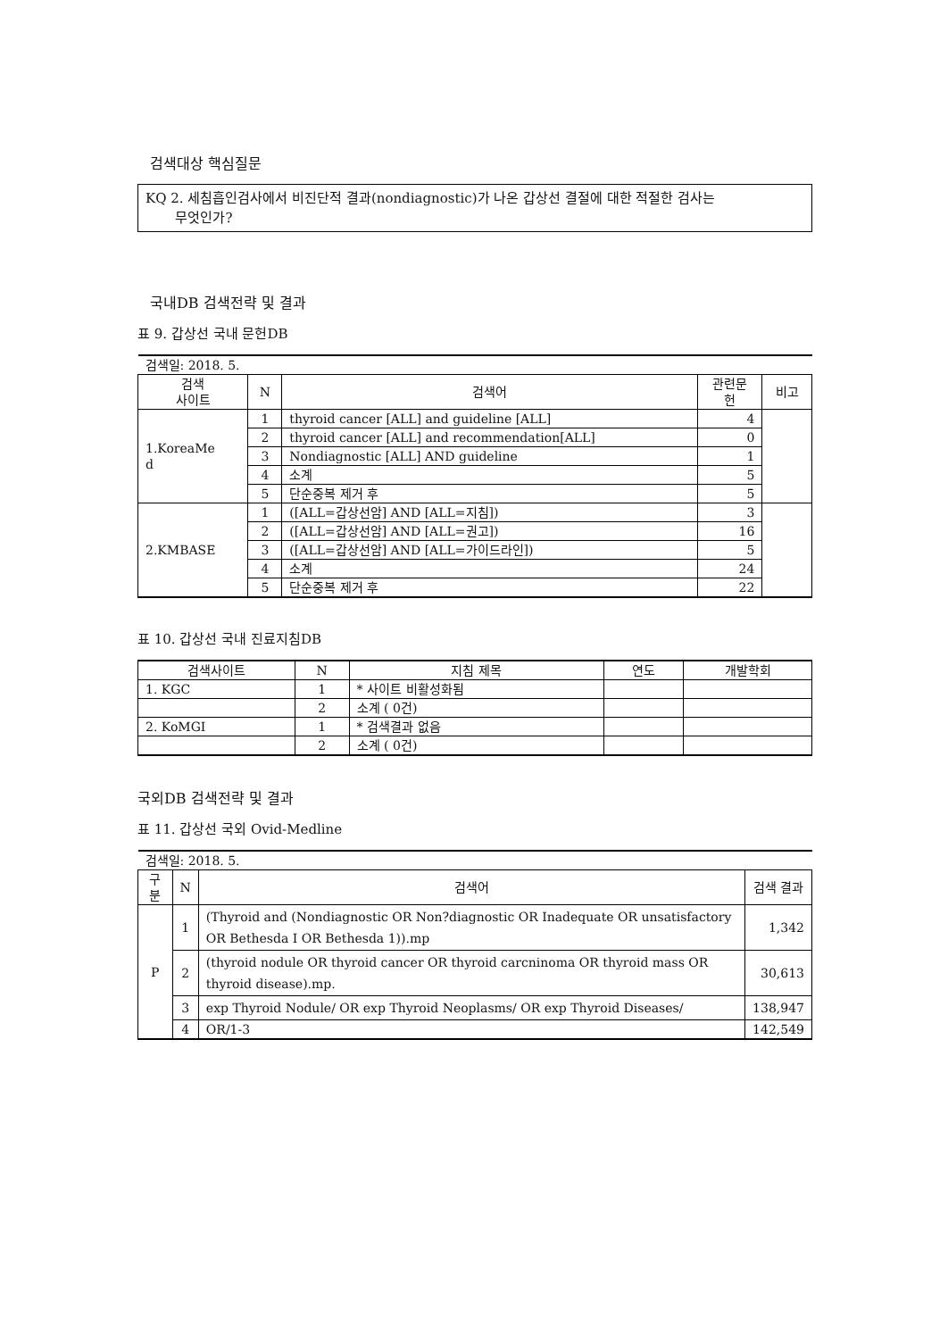검색대상 핵심질문
KQ 2. 세침흡인검사에서 비진단적 결과(nondiagnostic)가 나온 갑상선 결절에 대한 적절한 검사는
무엇인가?
국내DB 검색전략 및 결과
표 9. 갑상선 국내 문헌DB
| 검색일: 2018. 5. | | | | |
| 검색 사이트 | N | 검색어 | 관련문 헌 | 비고 |
| 1.KoreaMe d | 1 | thyroid cancer [ALL] and guideline [ALL] | 4 | |
| | 2 | thyroid cancer [ALL] and recommendation[ALL] | 0 | |
| | 3 | Nondiagnostic [ALL] AND guideline | 1 | |
| | 4 | 소계 | 5 | |
| | 5 | 단순중복 제거 후 | 5 | |
| 2.KMBASE | 1 | ([ALL=갑상선암] AND [ALL=지침]) | 3 | |
| | 2 | ([ALL=갑상선암] AND [ALL=권고]) | 16 | |
| | 3 | ([ALL=갑상선암] AND [ALL=가이드라인]) | 5 | |
| | 4 | 소계 | 24 | |
| | 5 | 단순중복 제거 후 | 22 | |
표 10. 갑상선 국내 진료지침DB
| 검색사이트 | N | 지침 제목 | 연도 | 개발학회 |
| --- | --- | --- | --- | --- |
| 1. KGC | 1 | * 사이트 비활성화됨 | | |
| | 2 | 소계 ( 0건) | | |
| 2. KoMGI | 1 | * 검색결과 없음 | | |
| | 2 | 소계 ( 0건) | | |
국외DB 검색전략 및 결과
표 11. 갑상선 국외 Ovid-Medline
| 검색일: 2018. 5. | | | |
| 구분 | N | 검색어 | 검색 결과 |
| P | 1 | (Thyroid and (Nondiagnostic OR Non?diagnostic OR Inadequate OR unsatisfactory OR Bethesda I OR Bethesda 1)).mp | 1,342 |
| | 2 | (thyroid nodule OR thyroid cancer OR thyroid carcninoma OR thyroid mass OR thyroid disease).mp. | 30,613 |
| | 3 | exp Thyroid Nodule/ OR exp Thyroid Neoplasms/ OR exp Thyroid Diseases/ | 138,947 |
| | 4 | OR/1-3 | 142,549 |